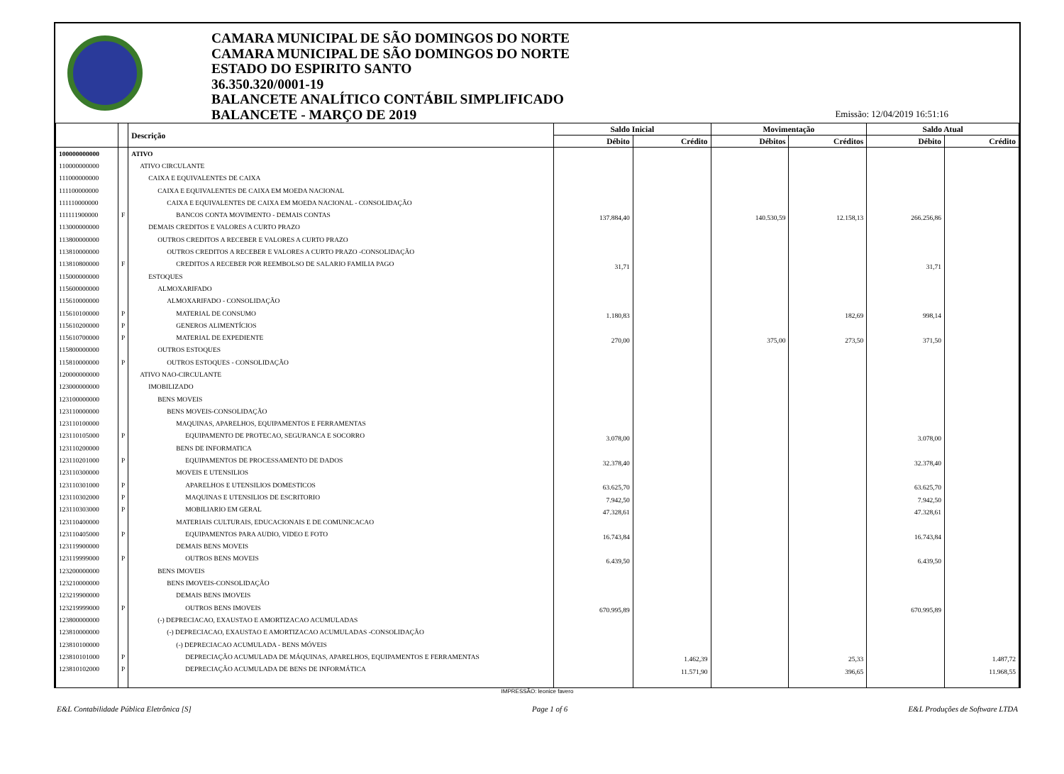CAMARA MUNICIPAL DE SÃO DOMINGOS DO NORTE
CAMARA MUNICIPAL DE SÃO DOMINGOS DO NORTE
ESTADO DO ESPIRITO SANTO
36.350.320/0001-19
BALANCETE ANALÍTICO CONTÁBIL SIMPLIFICADO
BALANCETE - MARÇO DE 2019
Emissão: 12/04/2019 16:51:16
| | | Descrição | Saldo Inicial | | Movimentação | | Saldo Atual | |
| --- | --- | --- | --- | --- | --- | --- | --- | --- |
| | | | Débito | Crédito | Débitos | Créditos | Débito | Crédito |
| 100000000000 | | ATIVO | | | | | | |
| 110000000000 | | ATIVO CIRCULANTE | | | | | | |
| 111000000000 | | CAIXA E EQUIVALENTES DE CAIXA | | | | | | |
| 111100000000 | | CAIXA E EQUIVALENTES DE CAIXA EM MOEDA NACIONAL | | | | | | |
| 111110000000 | | CAIXA E EQUIVALENTES DE CAIXA EM MOEDA NACIONAL - CONSOLIDAÇÃO | | | | | | |
| 111111900000 | F | BANCOS CONTA MOVIMENTO - DEMAIS CONTAS | 137.884,40 | | 140.530,59 | 12.158,13 | 266.256,86 | |
| 113000000000 | | DEMAIS CREDITOS E VALORES A CURTO PRAZO | | | | | | |
| 113800000000 | | OUTROS CREDITOS A RECEBER E VALORES A CURTO PRAZO | | | | | | |
| 113810000000 | | OUTROS CREDITOS A RECEBER E VALORES A CURTO PRAZO -CONSOLIDAÇÃO | | | | | | |
| 113810800000 | F | CREDITOS A RECEBER POR REEMBOLSO DE SALARIO FAMILIA PAGO | 31,71 | | | | 31,71 | |
| 115000000000 | | ESTOQUES | | | | | | |
| 115600000000 | | ALMOXARIFADO | | | | | | |
| 115610000000 | | ALMOXARIFADO - CONSOLIDAÇÃO | | | | | | |
| 115610100000 | P | MATERIAL DE CONSUMO | 1.180,83 | | | 182,69 | 998,14 | |
| 115610200000 | P | GENEROS ALIMENTÍCIOS | | | | | | |
| 115610700000 | P | MATERIAL DE EXPEDIENTE | 270,00 | | 375,00 | 273,50 | 371,50 | |
| 115800000000 | | OUTROS ESTOQUES | | | | | | |
| 115810000000 | P | OUTROS ESTOQUES - CONSOLIDAÇÃO | | | | | | |
| 120000000000 | | ATIVO NAO-CIRCULANTE | | | | | | |
| 123000000000 | | IMOBILIZADO | | | | | | |
| 123100000000 | | BENS MOVEIS | | | | | | |
| 123110000000 | | BENS MOVEIS-CONSOLIDAÇÃO | | | | | | |
| 123110100000 | | MAQUINAS, APARELHOS, EQUIPAMENTOS E FERRAMENTAS | | | | | | |
| 123110105000 | P | EQUIPAMENTO DE PROTECAO, SEGURANCA E SOCORRO | 3.078,00 | | | | 3.078,00 | |
| 123110200000 | | BENS DE INFORMATICA | | | | | | |
| 123110201000 | P | EQUIPAMENTOS DE PROCESSAMENTO DE DADOS | 32.378,40 | | | | 32.378,40 | |
| 123110300000 | | MOVEIS E UTENSILIOS | | | | | | |
| 123110301000 | P | APARELHOS E UTENSILIOS DOMESTICOS | 63.625,70 | | | | 63.625,70 | |
| 123110302000 | P | MAQUINAS E UTENSILIOS DE ESCRITORIO | 7.942,50 | | | | 7.942,50 | |
| 123110303000 | P | MOBILIARIO EM GERAL | 47.328,61 | | | | 47.328,61 | |
| 123110400000 | | MATERIAIS CULTURAIS, EDUCACIONAIS E DE COMUNICACAO | | | | | | |
| 123110405000 | P | EQUIPAMENTOS PARA AUDIO, VIDEO E FOTO | 16.743,84 | | | | 16.743,84 | |
| 123119900000 | | DEMAIS BENS MOVEIS | | | | | | |
| 123119999000 | P | OUTROS BENS MOVEIS | 6.439,50 | | | | 6.439,50 | |
| 123200000000 | | BENS IMOVEIS | | | | | | |
| 123210000000 | | BENS IMOVEIS-CONSOLIDAÇÃO | | | | | | |
| 123219900000 | | DEMAIS BENS IMOVEIS | | | | | | |
| 123219999000 | P | OUTROS BENS IMOVEIS | 670.995,89 | | | | 670.995,89 | |
| 123800000000 | | (-) DEPRECIACAO, EXAUSTAO E AMORTIZACAO ACUMULADAS | | | | | | |
| 123810000000 | | (-) DEPRECIACAO, EXAUSTAO E AMORTIZACAO ACUMULADAS -CONSOLIDAÇÃO | | | | | | |
| 123810100000 | | (-) DEPRECIACAO ACUMULADA - BENS MÓVEIS | | | | | | |
| 123810101000 | P | DEPRECIAÇÃO ACUMULADA DE MÁQUINAS, APARELHOS, EQUIPAMENTOS E FERRAMENTAS | | 1.462,39 | | 25,33 | | 1.487,72 |
| 123810102000 | P | DEPRECIAÇÃO ACUMULADA DE BENS DE INFORMÁTICA | | 11.571,90 | | 396,65 | | 11.968,55 |
IMPRESSÃO: leonice favero
E&L Contabilidade Pública Eletrônica [S] Page 1 of 6 E&L Produções de Software LTDA